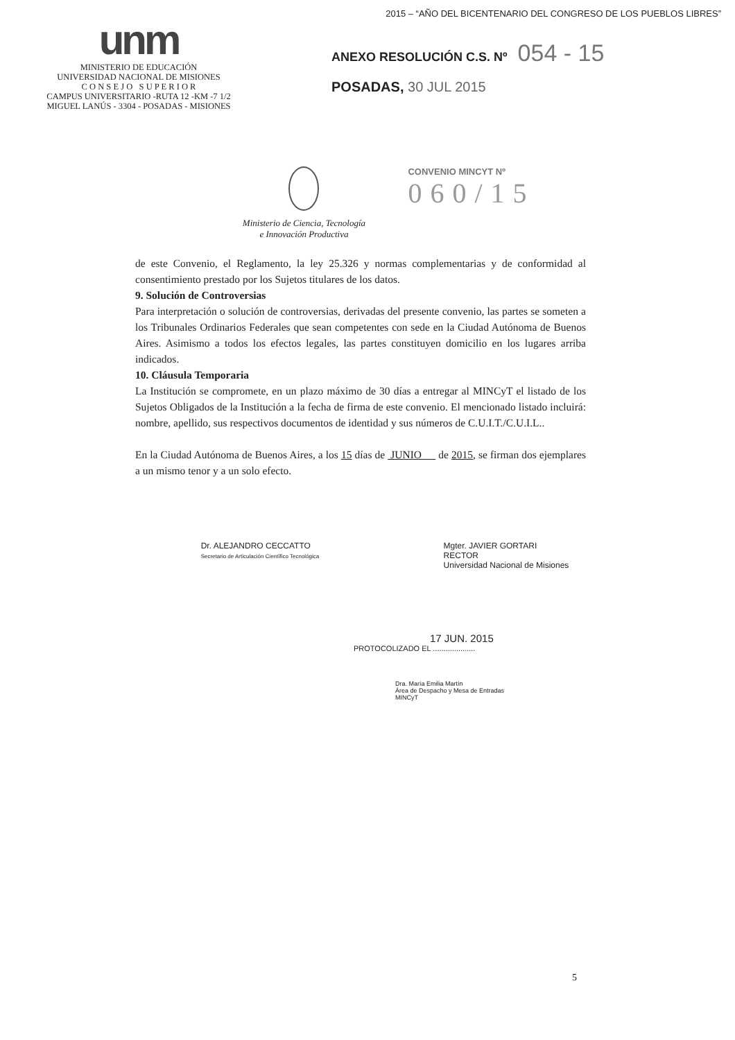unm
MINISTERIO DE EDUCACIÓN
UNIVERSIDAD NACIONAL DE MISIONES
C O N S E J O S U P E R I O R
CAMPUS UNIVERSITARIO -RUTA 12 -KM -7 1/2
MIGUEL LANÚS - 3304 - POSADAS - MISIONES
2015 – “AÑO DEL BICENTENARIO DEL CONGRESO DE LOS PUEBLOS LIBRES”
ANEXO RESOLUCIÓN C.S. Nº 054 - 15
POSADAS, 30 JUL 2015
Ministerio de Ciencia, Tecnología
e Innovación Productiva
CONVENIO MINCYT Nº
060/15
de este Convenio, el Reglamento, la ley 25.326 y normas complementarias y de conformidad al consentimiento prestado por los Sujetos titulares de los datos.
9. Solución de Controversias
Para interpretación o solución de controversias, derivadas del presente convenio, las partes se someten a los Tribunales Ordinarios Federales que sean competentes con sede en la Ciudad Autónoma de Buenos Aires. Asimismo a todos los efectos legales, las partes constituyen domicilio en los lugares arriba indicados.
10. Cláusula Temporaria
La Institución se compromete, en un plazo máximo de 30 días a entregar al MINCyT el listado de los Sujetos Obligados de la Institución a la fecha de firma de este convenio. El mencionado listado incluirá: nombre, apellido, sus respectivos documentos de identidad y sus números de C.U.I.T./C.U.I.L..
En la Ciudad Autónoma de Buenos Aires, a los 15 días de JUNIO de 2015, se firman dos ejemplares a un mismo tenor y a un solo efecto.
Dr. ALEJANDRO CECCATTO
Secretario de Articulación Científico Tecnológica
Mgter. JAVIER GORTARI
RECTOR
Universidad Nacional de Misiones
17 JUN. 2015
PROTOCOLIZADO EL ....................
Dra. María Emilia Martín
Área de Despacho y Mesa de Entradas
MINCyT
5